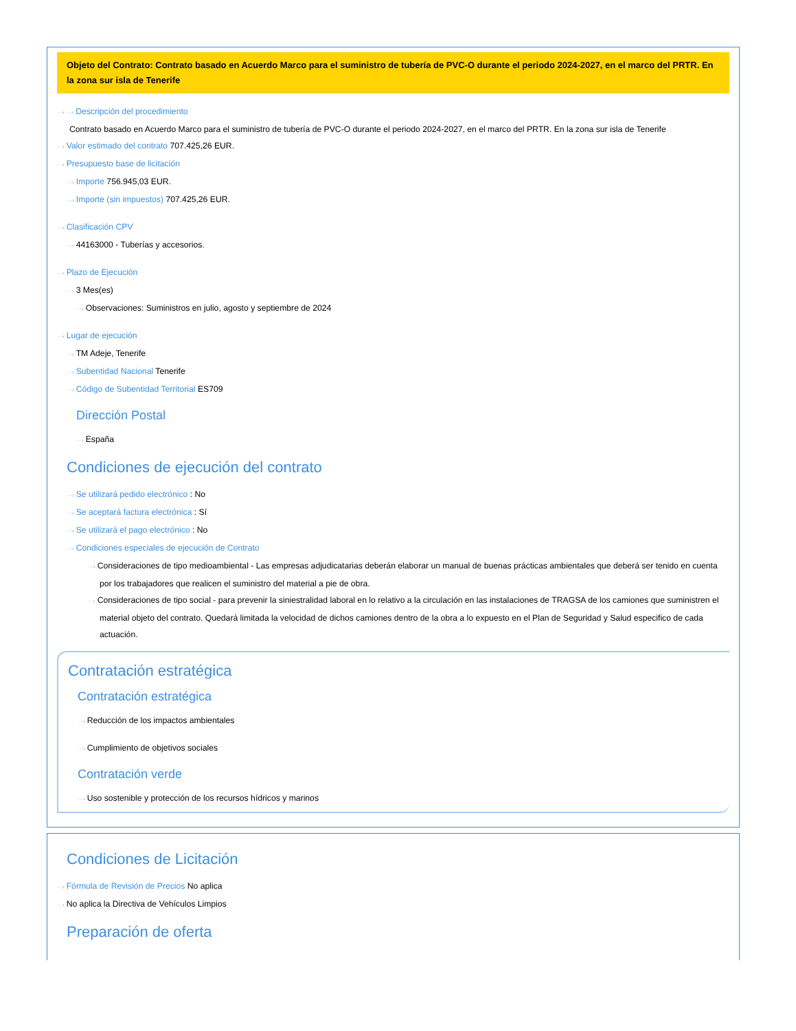Objeto del Contrato: Contrato basado en Acuerdo Marco para el suministro de tubería de PVC-O durante el periodo 2024-2027, en el marco del PRTR. En la zona sur isla de Tenerife
···› ···› Descripción del procedimiento
Contrato basado en Acuerdo Marco para el suministro de tubería de PVC-O durante el periodo 2024-2027, en el marco del PRTR. En la zona sur isla de Tenerife
···› Valor estimado del contrato 707.425,26 EUR.
···› Presupuesto base de licitación
···› Importe 756.945,03 EUR.
···› Importe (sin impuestos) 707.425,26 EUR.
···› Clasificación CPV
···› 44163000 - Tuberías y accesorios.
···› Plazo de Ejecución
···› 3 Mes(es)
···› Observaciones: Suministros en julio, agosto y septiembre de 2024
···› Lugar de ejecución
···› TM Adeje, Tenerife
···› Subentidad Nacional Tenerife
···› Código de Subentidad Territorial ES709
Dirección Postal
···› España
Condiciones de ejecución del contrato
···› Se utilizará pedido electrónico : No
···› Se aceptará factura electrónica : Sí
···› Se utilizará el pago electrónico : No
···› Condiciones especiales de ejecución de Contrato
···› Consideraciones de tipo medioambiental - Las empresas adjudicatarias deberán elaborar un manual de buenas prácticas ambientales que deberá ser tenido en cuenta por los trabajadores que realicen el suministro del material a pie de obra.
···› Consideraciones de tipo social - para prevenir la siniestralidad laboral en lo relativo a la circulación en las instalaciones de TRAGSA de los camiones que suministren el material objeto del contrato. Quedará limitada la velocidad de dichos camiones dentro de la obra a lo expuesto en el Plan de Seguridad y Salud especifico de cada actuación.
Contratación estratégica
Contratación estratégica
···› Reducción de los impactos ambientales
···› Cumplimiento de objetivos sociales
Contratación verde
···› Uso sostenible y protección de los recursos hídricos y marinos
Condiciones de Licitación
···› Fórmula de Revisión de Precios No aplica
···› No aplica la Directiva de Vehículos Limpios
Preparación de oferta